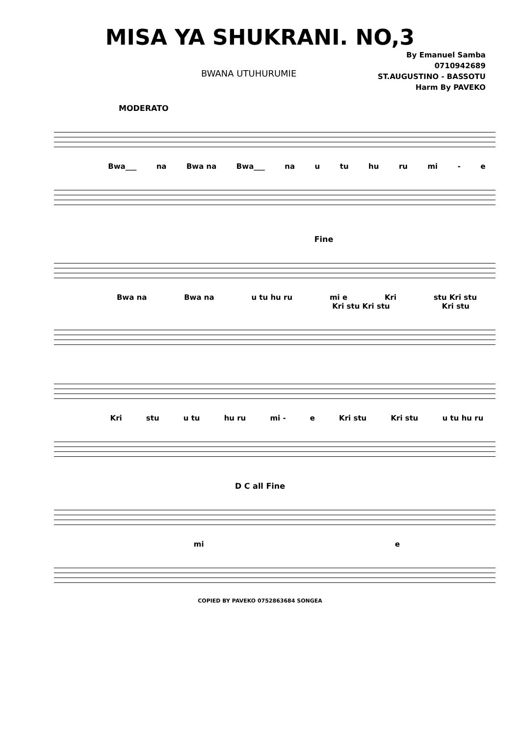MISA YA SHUKRANI. NO,3
BWANA UTUHURUMIE
By Emanuel Samba
0710942689
ST.AUGUSTINO - BASSOTU
Harm By PAVEKO
MODERATO
Bwa___ na Bwa na Bwa___ na u tu hu ru mi - e
Fine
Bwa na Bwa na u tu hu ru mi e Kri stu Kri stu
Kri stu Kri stu Kri stu
Kri stu u tu hu ru mi - e Kri stu Kri stu u tu hu ru
D C all Fine
mi e
COPIED BY PAVEKO 0752863684 SONGEA